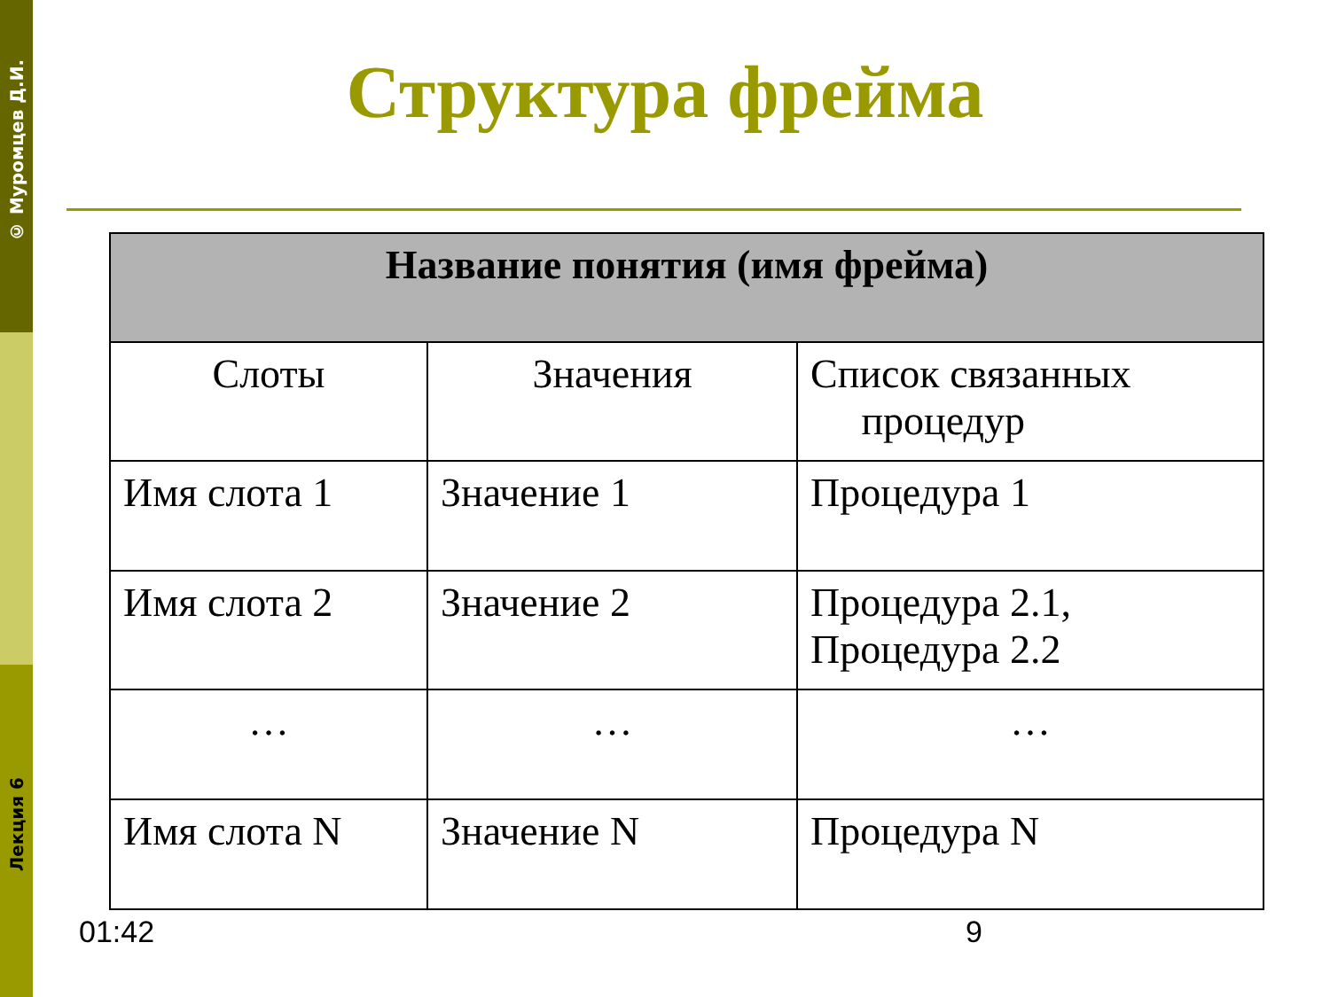© Муромцев Д.И.
Лекция 6
Структура фрейма
| Название понятия (имя фрейма) | | |
| --- | --- | --- |
| Слоты | Значения | Список связанных процедур |
| Имя слота 1 | Значение 1 | Процедура 1 |
| Имя слота 2 | Значение 2 | Процедура 2.1, Процедура 2.2 |
| … | … | … |
| Имя слота N | Значение N | Процедура N |
01:42 9